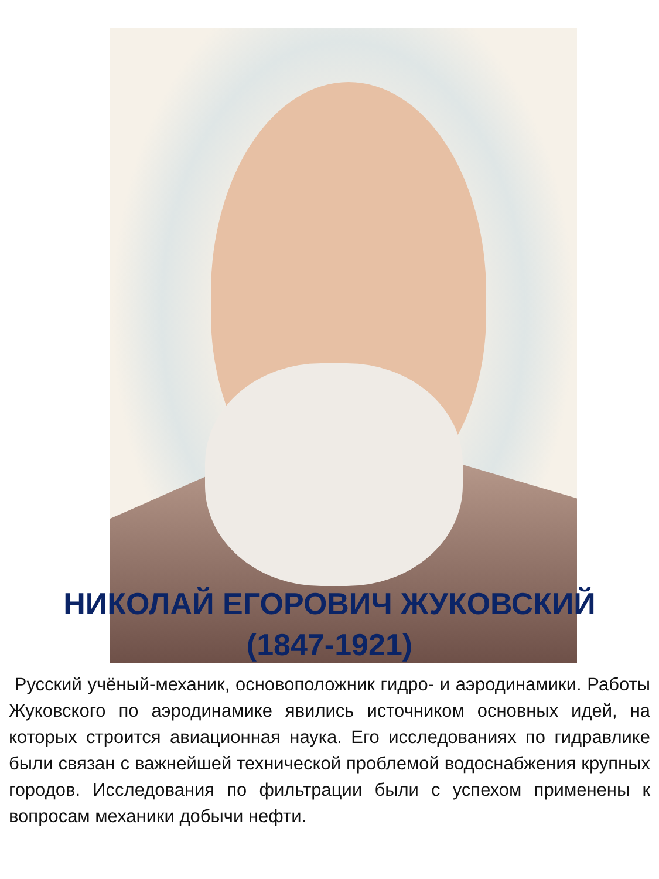НИКОЛАЙ ЕГОРОВИЧ ЖУКОВСКИЙ
(1847-1921)
Русский учёный-механик, основоположник гидро- и аэродинамики. Работы Жуковского по аэродинамике явились источником основных идей, на которых строится авиационная наука. Его исследованиях по гидравлике были связан с важнейшей технической проблемой водоснабжения крупных городов. Исследования по фильтрации были с успехом применены к вопросам механики добычи нефти.